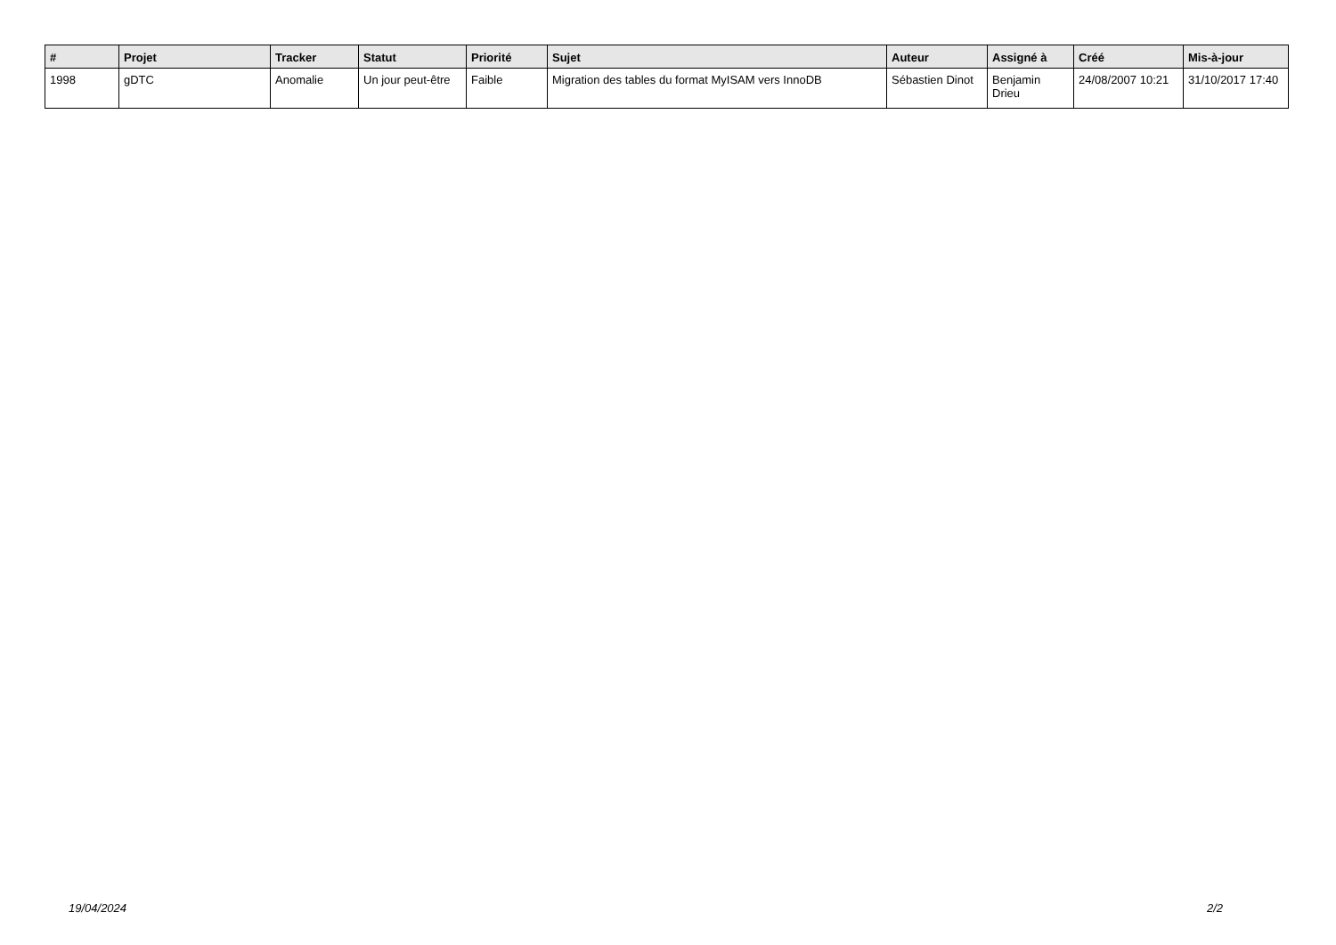| # | Projet | Tracker | Statut | Priorité | Sujet | Auteur | Assigné à | Créé | Mis-à-jour |
| --- | --- | --- | --- | --- | --- | --- | --- | --- | --- |
| 1998 | gDTC | Anomalie | Un jour peut-être | Faible | Migration des tables du format MyISAM vers InnoDB | Sébastien Dinot | Benjamin Drieu | 24/08/2007 10:21 | 31/10/2017 17:40 |
19/04/2024 2/2